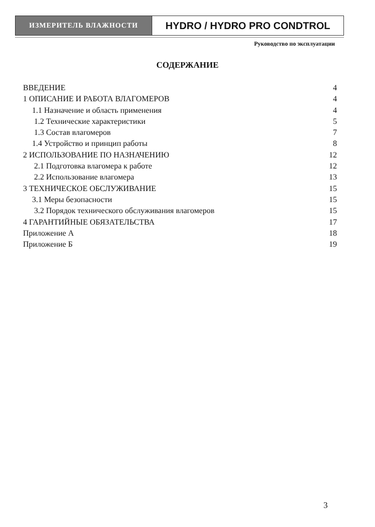ИЗМЕРИТЕЛЬ ВЛАЖНОСТИ
HYDRO / HYDRO PRO CONDTROL
Руководство по эксплуатации
СОДЕРЖАНИЕ
ВВЕДЕНИЕ 4
1 ОПИСАНИЕ И РАБОТА ВЛАГОМЕРОВ 4
1.1 Назначение и область применения 4
1.2 Технические характеристики 5
1.3 Состав влагомеров 7
1.4 Устройство и принцип работы 8
2 ИСПОЛЬЗОВАНИЕ ПО НАЗНАЧЕНИЮ 12
2.1 Подготовка влагомера к работе 12
2.2 Использование влагомера 13
3 ТЕХНИЧЕСКОЕ ОБСЛУЖИВАНИЕ 15
3.1 Меры безопасности 15
3.2 Порядок технического обслуживания влагомеров 15
4 ГАРАНТИЙНЫЕ ОБЯЗАТЕЛЬСТВА 17
Приложение А 18
Приложение Б 19
3